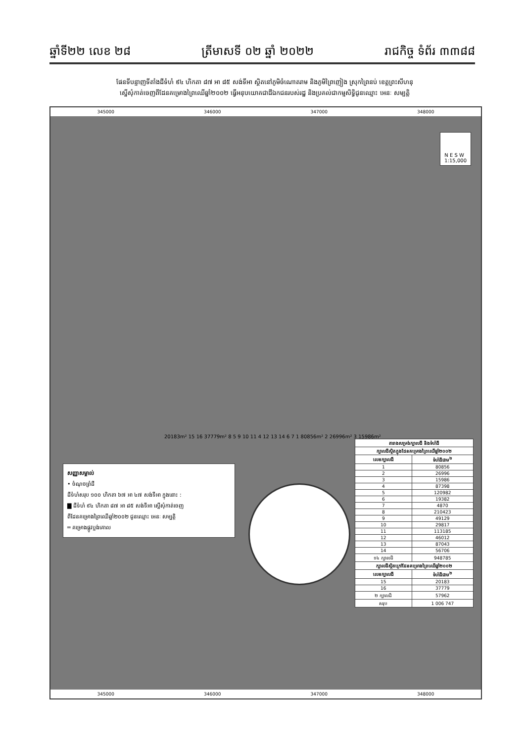ឆ្នាំទី២២ លេខ ២៨ ត្រីមាសទី ០២ ឆ្នាំ ២០២២ រាជកិច្ច ទំព័រ ៣៣៨៨
ផែនទីបន្ទាញទីតាំងដីទំហំ ៩៤ ហិកតា ៨៧ អា ៨៥ សង់ទីអា ស្ថិតនៅភូមិចំណោតរាម និងភូមិព្រៃញៀង ស្រុកព្រៃនប់ ខេត្តព្រះសីហនុ
ស្នើសុំកាត់ចេញពីដែនគម្រោងព្រៃឈើឆ្នាំ២០០២ ធ្វើអនុបយោគជាដីឯកជនរបស់រដ្ឋ និងប្រគល់ជាកម្មសិទ្ធិជូនឈ្មោះ អេនៈ សម្បត្តិ
345000 346000 347000 348000
N E S W
1:15,000
20183m² 15 16 37779m² 8 5 9 10 11 4 12 13 14 6 7 1 80856m² 2 26996m² 3 15986m²
សញ្ញាសម្គាល់
• ចំណុចព្រំដី
ដីទំហំសរុប ១០០ ហិកតា ៦៧ អា ៤៧ សង់ទីអា ក្នុងនោះ :
▇ ដីទំហំ ៩៤ ហិកតា ៨៧ អា ៨៥ សង់ទីអា ស្នើសុំកាត់ចេញ
ពីដែនគម្រោងព្រៃឈើឆ្នាំ២០០២ ជូនឈ្មោះ អេនៈ សម្បត្តិ
═ គម្រោងផ្លូវប្លង់គោល
| តារាងសម្រង់ក្បាលដី និងទំហំដី | |
| --- | --- |
| ក្បាលដីស្ថិតក្នុងដែនគម្រោងព្រៃឈើឆ្នាំ២០០២ | |
| លេខក្បាលដី | ទំហំដីជាម<sup>២</sup> |
| 1 | 80856 |
| 2 | 26996 |
| 3 | 15986 |
| 4 | 87398 |
| 5 | 120982 |
| 6 | 19382 |
| 7 | 4870 |
| 8 | 210423 |
| 9 | 49129 |
| 10 | 29817 |
| 11 | 113185 |
| 12 | 46012 |
| 13 | 87043 |
| 14 | 56706 |
| ១៤ ក្បាលដី | 948785 |
| ក្បាលដីស្ថិតក្រៅដែនគម្រោងព្រៃឈើឆ្នាំ២០០២ | |
| លេខក្បាលដី | ទំហំដីជាម<sup>២</sup> |
| 15 | 20183 |
| 16 | 37779 |
| ២ ក្បាលដី | 57962 |
| សរុប | 1 006 747 |
345000 346000 347000 348000